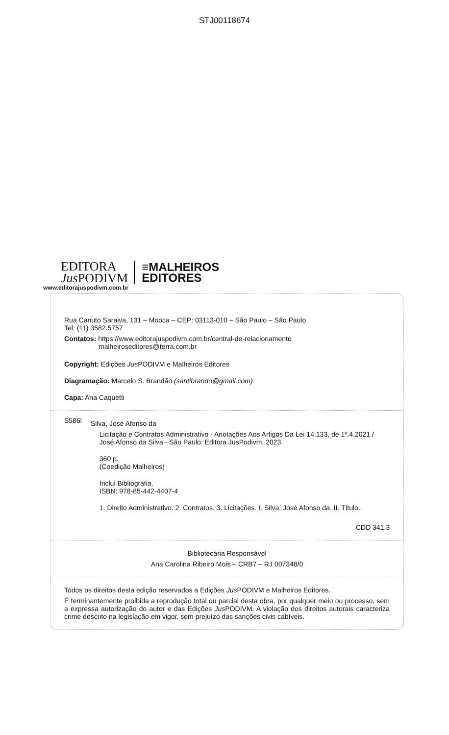STJ00118674
EDITORA
Jus PODIVM
≡MALHEIROS
EDITORES
www.editorajuspodivm.com.br
Rua Canuto Saraiva, 131 – Mooca – CEP: 03113-010 – São Paulo – São Paulo
Tel: (11) 3582.5757
Contatos: https://www.editorajuspodivm.com.br/central-de-relacionamento
malheiroseditores@terra.com.br
Copyright: Edições Jus PODIVM e Malheiros Editores
Diagramação: Marcelo S. Brandão (santibrando@gmail.com)
Capa: Ana Caquetti
S586l
Silva, José Afonso da
Licitação e Contratos Administrativo - Anotações Aos Artigos Da Lei 14.133, de 1º.4.2021 / José Afonso da Silva - São Paulo: Editora JusPodivm, 2023.
360 p.
(Coedição Malheiros)
Inclui Bibliografia.
ISBN: 978-85-442-4407-4
1. Direito Administrativo. 2. Contratos. 3. Licitações. I. Silva, José Afonso da. II. Título..
CDD 341.3
Bibliotecária Responsável
Ana Carolina Ribeiro Mois – CRB7 – RJ 007348/0
Todos os direitos desta edição reservados a Edições Jus PODIVM e Malheiros Editores.
É terminantemente proibida a reprodução total ou parcial desta obra, por qualquer meio ou processo, sem a expressa autorização do autor e das Edições Jus PODIVM. A violação dos direitos autorais caracteriza crime descrito na legislação em vigor, sem prejuízo das sanções civis cabíveis.